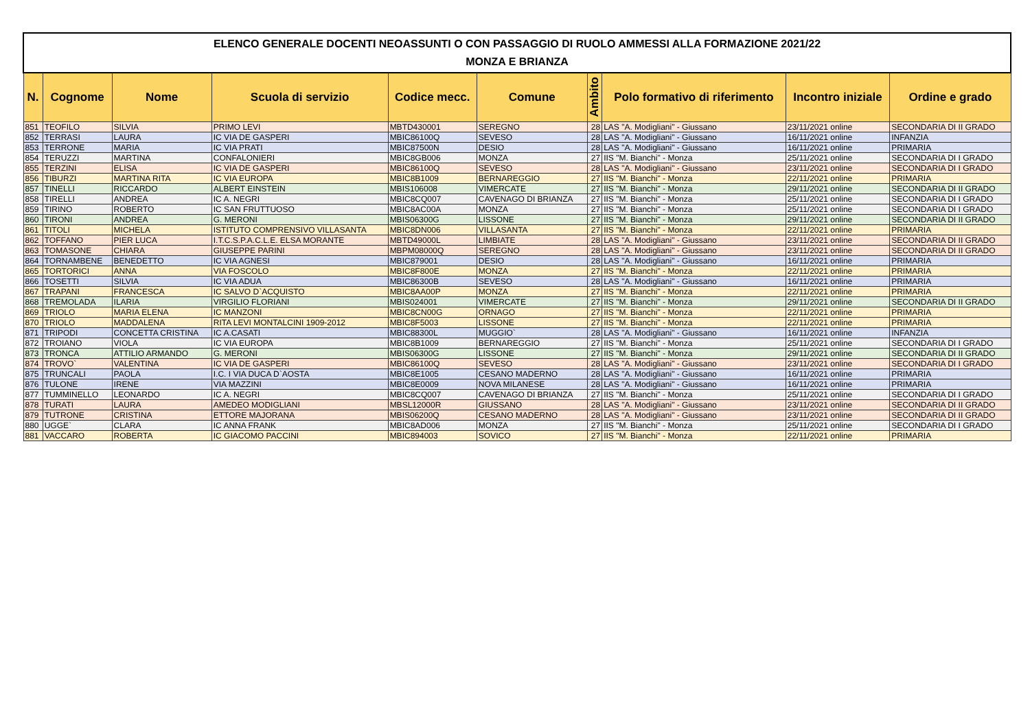| ELENCO GENERALE DOCENTI NEOASSUNTI O CON PASSAGGIO DI RUOLO AMMESSI ALLA FORMAZIONE 2021/22 MONZA E BRIANZA | | | | | | | | | |
| N. | Cognome | Nome | Scuola di servizio | Codice mecc. | Comune | Ambito | Polo formativo di riferimento | Incontro iniziale | Ordine e grado |
| 851 | TEOFILO | SILVIA | PRIMO LEVI | MBTD430001 | SEREGNO | 28 | LAS "A. Modigliani" - Giussano | 23/11/2021 online | SECONDARIA DI II GRADO |
| 852 | TERRASI | LAURA | IC VIA DE GASPERI | MBIC86100Q | SEVESO | 28 | LAS "A. Modigliani" - Giussano | 16/11/2021 online | INFANZIA |
| 853 | TERRONE | MARIA | IC VIA PRATI | MBIC87500N | DESIO | 28 | LAS "A. Modigliani" - Giussano | 16/11/2021 online | PRIMARIA |
| 854 | TERUZZI | MARTINA | CONFALONIERI | MBIC8GB006 | MONZA | 27 | IIS "M. Bianchi" - Monza | 25/11/2021 online | SECONDARIA DI I GRADO |
| 855 | TERZINI | ELISA | IC VIA DE GASPERI | MBIC86100Q | SEVESO | 28 | LAS "A. Modigliani" - Giussano | 23/11/2021 online | SECONDARIA DI I GRADO |
| 856 | TIBURZI | MARTINA RITA | IC VIA EUROPA | MBIC8B1009 | BERNAREGGIO | 27 | IIS "M. Bianchi" - Monza | 22/11/2021 online | PRIMARIA |
| 857 | TINELLI | RICCARDO | ALBERT EINSTEIN | MBIS106008 | VIMERCATE | 27 | IIS "M. Bianchi" - Monza | 29/11/2021 online | SECONDARIA DI II GRADO |
| 858 | TIRELLI | ANDREA | IC A. NEGRI | MBIC8CQ007 | CAVENAGO DI BRIANZA | 27 | IIS "M. Bianchi" - Monza | 25/11/2021 online | SECONDARIA DI I GRADO |
| 859 | TIRINO | ROBERTO | IC SAN FRUTTUOSO | MBIC8AC00A | MONZA | 27 | IIS "M. Bianchi" - Monza | 25/11/2021 online | SECONDARIA DI I GRADO |
| 860 | TIRONI | ANDREA | G. MERONI | MBIS06300G | LISSONE | 27 | IIS "M. Bianchi" - Monza | 29/11/2021 online | SECONDARIA DI II GRADO |
| 861 | TITOLI | MICHELA | ISTITUTO COMPRENSIVO VILLASANTA | MBIC8DN006 | VILLASANTA | 27 | IIS "M. Bianchi" - Monza | 22/11/2021 online | PRIMARIA |
| 862 | TOFFANO | PIER LUCA | I.T.C.S.P.A.C.L.E. ELSA MORANTE | MBTD49000L | LIMBIATE | 28 | LAS "A. Modigliani" - Giussano | 23/11/2021 online | SECONDARIA DI II GRADO |
| 863 | TOMASONE | CHIARA | GIUSEPPE PARINI | MBPM08000Q | SEREGNO | 28 | LAS "A. Modigliani" - Giussano | 23/11/2021 online | SECONDARIA DI II GRADO |
| 864 | TORNAMBENE | BENEDETTO | IC VIA AGNESI | MBIC879001 | DESIO | 28 | LAS "A. Modigliani" - Giussano | 16/11/2021 online | PRIMARIA |
| 865 | TORTORICI | ANNA | VIA FOSCOLO | MBIC8F800E | MONZA | 27 | IIS "M. Bianchi" - Monza | 22/11/2021 online | PRIMARIA |
| 866 | TOSETTI | SILVIA | IC VIA ADUA | MBIC86300B | SEVESO | 28 | LAS "A. Modigliani" - Giussano | 16/11/2021 online | PRIMARIA |
| 867 | TRAPANI | FRANCESCA | IC SALVO D`ACQUISTO | MBIC8AA00P | MONZA | 27 | IIS "M. Bianchi" - Monza | 22/11/2021 online | PRIMARIA |
| 868 | TREMOLADA | ILARIA | VIRGILIO FLORIANI | MBIS024001 | VIMERCATE | 27 | IIS "M. Bianchi" - Monza | 29/11/2021 online | SECONDARIA DI II GRADO |
| 869 | TRIOLO | MARIA ELENA | IC MANZONI | MBIC8CN00G | ORNAGO | 27 | IIS "M. Bianchi" - Monza | 22/11/2021 online | PRIMARIA |
| 870 | TRIOLO | MADDALENA | RITA LEVI MONTALCINI 1909-2012 | MBIC8F5003 | LISSONE | 27 | IIS "M. Bianchi" - Monza | 22/11/2021 online | PRIMARIA |
| 871 | TRIPODI | CONCETTA CRISTINA | IC A.CASATI | MBIC88300L | MUGGIO` | 28 | LAS "A. Modigliani" - Giussano | 16/11/2021 online | INFANZIA |
| 872 | TROIANO | VIOLA | IC VIA EUROPA | MBIC8B1009 | BERNAREGGIO | 27 | IIS "M. Bianchi" - Monza | 25/11/2021 online | SECONDARIA DI I GRADO |
| 873 | TRONCA | ATTILIO ARMANDO | G. MERONI | MBIS06300G | LISSONE | 27 | IIS "M. Bianchi" - Monza | 29/11/2021 online | SECONDARIA DI II GRADO |
| 874 | TROVO` | VALENTINA | IC VIA DE GASPERI | MBIC86100Q | SEVESO | 28 | LAS "A. Modigliani" - Giussano | 23/11/2021 online | SECONDARIA DI I GRADO |
| 875 | TRUNCALI | PAOLA | I.C. I VIA DUCA D`AOSTA | MBIC8E1005 | CESANO MADERNO | 28 | LAS "A. Modigliani" - Giussano | 16/11/2021 online | PRIMARIA |
| 876 | TULONE | IRENE | VIA MAZZINI | MBIC8E0009 | NOVA MILANESE | 28 | LAS "A. Modigliani" - Giussano | 16/11/2021 online | PRIMARIA |
| 877 | TUMMINELLO | LEONARDO | IC A. NEGRI | MBIC8CQ007 | CAVENAGO DI BRIANZA | 27 | IIS "M. Bianchi" - Monza | 25/11/2021 online | SECONDARIA DI I GRADO |
| 878 | TURATI | LAURA | AMEDEO MODIGLIANI | MBSL12000R | GIUSSANO | 28 | LAS "A. Modigliani" - Giussano | 23/11/2021 online | SECONDARIA DI II GRADO |
| 879 | TUTRONE | CRISTINA | ETTORE MAJORANA | MBIS06200Q | CESANO MADERNO | 28 | LAS "A. Modigliani" - Giussano | 23/11/2021 online | SECONDARIA DI II GRADO |
| 880 | UGGE` | CLARA | IC ANNA FRANK | MBIC8AD006 | MONZA | 27 | IIS "M. Bianchi" - Monza | 25/11/2021 online | SECONDARIA DI I GRADO |
| 881 | VACCARO | ROBERTA | IC GIACOMO PACCINI | MBIC894003 | SOVICO | 27 | IIS "M. Bianchi" - Monza | 22/11/2021 online | PRIMARIA |